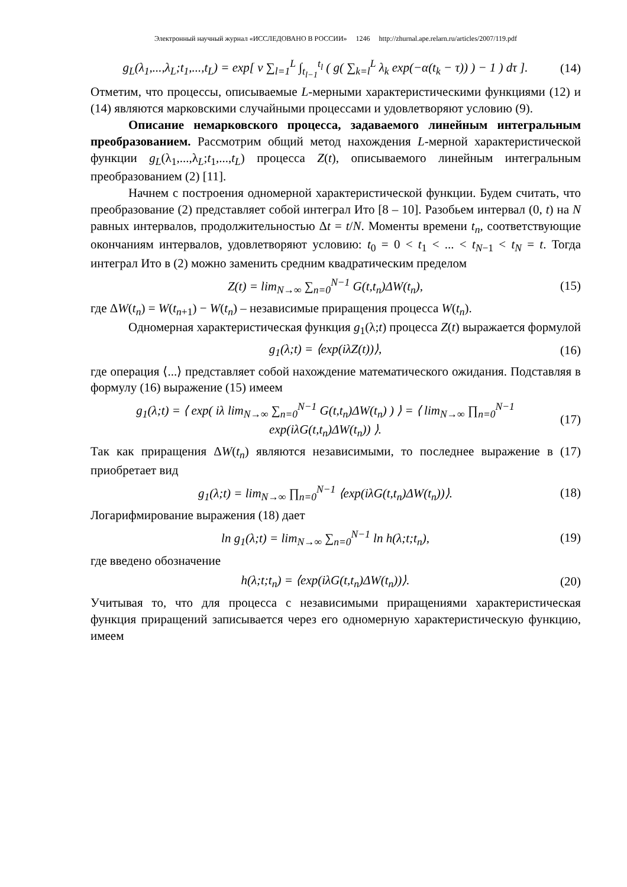Электронный научный журнал «ИССЛЕДОВАНО В РОССИИ» 1246 http://zhurnal.ape.relarn.ru/articles/2007/119.pdf
g<sub>L</sub>(λ<sub>1</sub>,...,λ<sub>L</sub>;t<sub>1</sub>,...,t<sub>L</sub>) = exp[ ν ∑<sub>l=1</sub><sup>L</sup> ∫<sub>t<sub>l−1</sub></sub><sup>t<sub>l</sub></sup> ( g( ∑<sub>k=l</sub><sup>L</sup> λ<sub>k</sub> exp(−α(t<sub>k</sub> − τ)) ) − 1 ) dτ ]. (14)
Отметим, что процессы, описываемые L-мерными характеристическими функциями (12) и (14) являются марковскими случайными процессами и удовлетворяют условию (9).
Описание немарковского процесса, задаваемого линейным интегральным преобразованием. Рассмотрим общий метод нахождения L-мерной характеристической функции g<sub>L</sub>(λ<sub>1</sub>,...,λ<sub>L</sub>;t<sub>1</sub>,...,t<sub>L</sub>) процесса Z(t), описываемого линейным интегральным преобразованием (2) [11].
Начнем с построения одномерной характеристической функции. Будем считать, что преобразование (2) представляет собой интеграл Ито [8 – 10]. Разобьем интервал (0, t) на N равных интервалов, продолжительностью Δt = t/N. Моменты времени t<sub>n</sub>, соответствующие окончаниям интервалов, удовлетворяют условию: t<sub>0</sub> = 0 < t<sub>1</sub> < ... < t<sub>N−1</sub> < t<sub>N</sub> = t. Тогда интеграл Ито в (2) можно заменить средним квадратическим пределом
Z(t) = lim<sub>N→∞</sub> ∑<sub>n=0</sub><sup>N−1</sup> G(t,t<sub>n</sub>)ΔW(t<sub>n</sub>), (15)
где ΔW(t<sub>n</sub>) = W(t<sub>n+1</sub>) − W(t<sub>n</sub>) – независимые приращения процесса W(t<sub>n</sub>).
Одномерная характеристическая функция g<sub>1</sub>(λ;t) процесса Z(t) выражается формулой
g<sub>1</sub>(λ;t) = ⟨exp(iλZ(t))⟩, (16)
где операция ⟨...⟩ представляет собой нахождение математического ожидания. Подставляя в формулу (16) выражение (15) имеем
g<sub>1</sub>(λ;t) = ⟨ exp( iλ lim<sub>N→∞</sub> ∑<sub>n=0</sub><sup>N−1</sup> G(t,t<sub>n</sub>)ΔW(t<sub>n</sub>) ) ⟩ = ⟨ lim<sub>N→∞</sub> ∏<sub>n=0</sub><sup>N−1</sup> exp(iλG(t,t<sub>n</sub>)ΔW(t<sub>n</sub>)) ⟩. (17)
Так как приращения ΔW(t<sub>n</sub>) являются независимыми, то последнее выражение в (17) приобретает вид
g<sub>1</sub>(λ;t) = lim<sub>N→∞</sub> ∏<sub>n=0</sub><sup>N−1</sup> ⟨exp(iλG(t,t<sub>n</sub>)ΔW(t<sub>n</sub>))⟩. (18)
Логарифмирование выражения (18) дает
ln g<sub>1</sub>(λ;t) = lim<sub>N→∞</sub> ∑<sub>n=0</sub><sup>N−1</sup> ln h(λ;t;t<sub>n</sub>), (19)
где введено обозначение
h(λ;t;t<sub>n</sub>) = ⟨exp(iλG(t,t<sub>n</sub>)ΔW(t<sub>n</sub>))⟩. (20)
Учитывая то, что для процесса с независимыми приращениями характеристическая функция приращений записывается через его одномерную характеристическую функцию, имеем